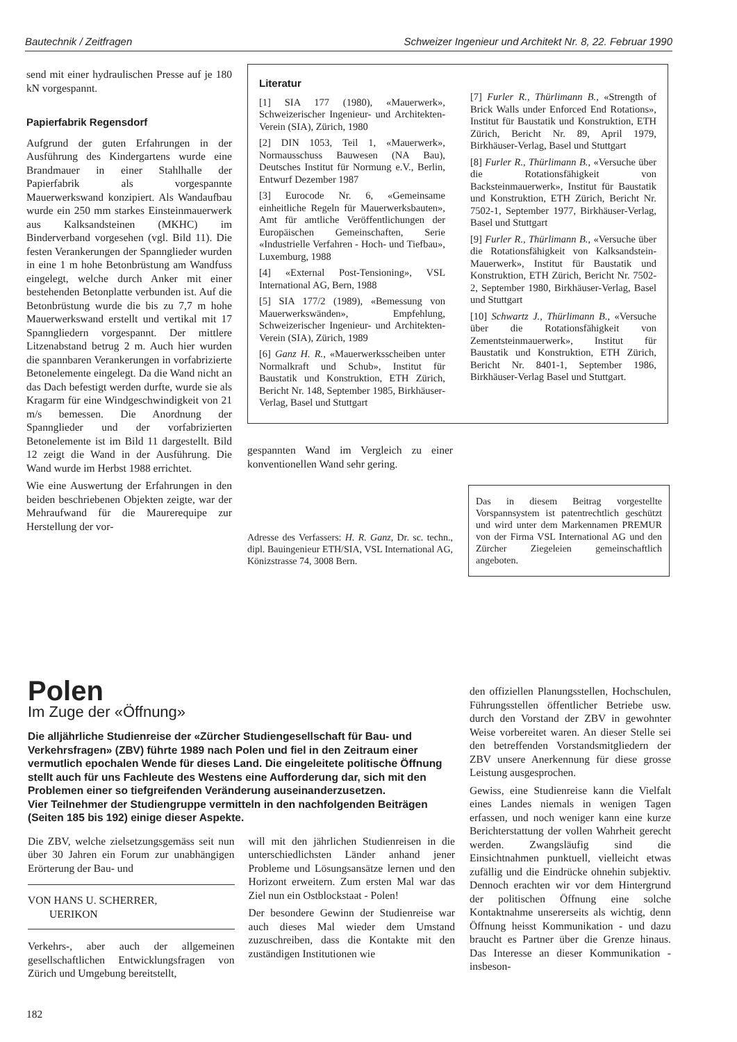Bautechnik / Zeitfragen Schweizer Ingenieur und Architekt Nr. 8, 22. Februar 1990
send mit einer hydraulischen Presse auf je 180 kN vorgespannt.
Papierfabrik Regensdorf
Aufgrund der guten Erfahrungen in der Ausführung des Kindergartens wurde eine Brandmauer in einer Stahlhalle der Papierfabrik als vorgespannte Mauerwerkswand konzipiert. Als Wandaufbau wurde ein 250 mm starkes Einsteinmauerwerk aus Kalksandsteinen (MKHC) im Binderverband vorgesehen (vgl. Bild 11). Die festen Verankerungen der Spannglieder wurden in eine 1 m hohe Betonbrüstung am Wandfuss eingelegt, welche durch Anker mit einer bestehenden Betonplatte verbunden ist. Auf die Betonbrüstung wurde die bis zu 7,7 m hohe Mauerwerkswand erstellt und vertikal mit 17 Spanngliedern vorgespannt. Der mittlere Litzenabstand betrug 2 m. Auch hier wurden die spannbaren Verankerungen in vorfabrizierte Betonelemente eingelegt. Da die Wand nicht an das Dach befestigt werden durfte, wurde sie als Kragarm für eine Windgeschwindigkeit von 21 m/s bemessen. Die Anordnung der Spannglieder und der vorfabrizierten Betonelemente ist im Bild 11 dargestellt. Bild 12 zeigt die Wand in der Ausführung. Die Wand wurde im Herbst 1988 errichtet.
Wie eine Auswertung der Erfahrungen in den beiden beschriebenen Objekten zeigte, war der Mehraufwand für die Maurerequipe zur Herstellung der vor-
Literatur
[1] SIA 177 (1980), «Mauerwerk», Schweizerischer Ingenieur- und Architekten-Verein (SIA), Zürich, 1980
[2] DIN 1053, Teil 1, «Mauerwerk», Normausschuss Bauwesen (NA Bau), Deutsches Institut für Normung e.V., Berlin, Entwurf Dezember 1987
[3] Eurocode Nr. 6, «Gemeinsame einheitliche Regeln für Mauerwerksbauten», Amt für amtliche Veröffentlichungen der Europäischen Gemeinschaften, Serie «Industrielle Verfahren - Hoch- und Tiefbau», Luxemburg, 1988
[4] «External Post-Tensioning», VSL International AG, Bern, 1988
[5] SIA 177/2 (1989), «Bemessung von Mauerwerkswänden», Empfehlung, Schweizerischer Ingenieur- und Architekten-Verein (SIA), Zürich, 1989
[6] Ganz H. R., «Mauerwerksscheiben unter Normalkraft und Schub», Institut für Baustatik und Konstruktion, ETH Zürich, Bericht Nr. 148, September 1985, Birkhäuser-Verlag, Basel und Stuttgart
[7] Furler R., Thürlimann B., «Strength of Brick Walls under Enforced End Rotations», Institut für Baustatik und Konstruktion, ETH Zürich, Bericht Nr. 89, April 1979, Birkhäuser-Verlag, Basel und Stuttgart
[8] Furler R., Thürlimann B., «Versuche über die Rotationsfähigkeit von Backsteinmauerwerk», Institut für Baustatik und Konstruktion, ETH Zürich, Bericht Nr. 7502-1, September 1977, Birkhäuser-Verlag, Basel und Stuttgart
[9] Furler R., Thürlimann B., «Versuche über die Rotationsfähigkeit von Kalksandstein-Mauerwerk», Institut für Baustatik und Konstruktion, ETH Zürich, Bericht Nr. 7502-2, September 1980, Birkhäuser-Verlag, Basel und Stuttgart
[10] Schwartz J., Thürlimann B., «Versuche über die Rotationsfähigkeit von Zementsteinmauerwerk», Institut für Baustatik und Konstruktion, ETH Zürich, Bericht Nr. 8401-1, September 1986, Birkhäuser-Verlag Basel und Stuttgart.
gespannten Wand im Vergleich zu einer konventionellen Wand sehr gering.
Adresse des Verfassers: H. R. Ganz, Dr. sc. techn., dipl. Bauingenieur ETH/SIA, VSL International AG, Könizstrasse 74, 3008 Bern.
Das in diesem Beitrag vorgestellte Vorspannsystem ist patentrechtlich geschützt und wird unter dem Markennamen PREMUR von der Firma VSL International AG und den Zürcher Ziegeleien gemeinschaftlich angeboten.
Polen
Im Zuge der «Öffnung»
Die alljährliche Studienreise der «Zürcher Studiengesellschaft für Bau- und Verkehrsfragen» (ZBV) führte 1989 nach Polen und fiel in den Zeitraum einer vermutlich epochalen Wende für dieses Land. Die eingeleitete politische Öffnung stellt auch für uns Fachleute des Westens eine Aufforderung dar, sich mit den Problemen einer so tiefgreifenden Veränderung auseinanderzusetzen.
Vier Teilnehmer der Studiengruppe vermitteln in den nachfolgenden Beiträgen (Seiten 185 bis 192) einige dieser Aspekte.
Die ZBV, welche zielsetzungsgemäss seit nun über 30 Jahren ein Forum zur unabhängigen Erörterung der Bau- und
VON HANS U. SCHERRER,
UERIKON
Verkehrs-, aber auch der allgemeinen gesellschaftlichen Entwicklungsfragen von Zürich und Umgebung bereitstellt,
will mit den jährlichen Studienreisen in die unterschiedlichsten Länder anhand jener Probleme und Lösungsansätze lernen und den Horizont erweitern. Zum ersten Mal war das Ziel nun ein Ostblockstaat - Polen!
Der besondere Gewinn der Studienreise war auch dieses Mal wieder dem Umstand zuzuschreiben, dass die Kontakte mit den zuständigen Institutionen wie
den offiziellen Planungsstellen, Hochschulen, Führungsstellen öffentlicher Betriebe usw. durch den Vorstand der ZBV in gewohnter Weise vorbereitet waren. An dieser Stelle sei den betreffenden Vorstandsmitgliedern der ZBV unsere Anerkennung für diese grosse Leistung ausgesprochen.
Gewiss, eine Studienreise kann die Vielfalt eines Landes niemals in wenigen Tagen erfassen, und noch weniger kann eine kurze Berichterstattung der vollen Wahrheit gerecht werden. Zwangsläufig sind die Einsichtnahmen punktuell, vielleicht etwas zufällig und die Eindrücke ohnehin subjektiv. Dennoch erachten wir vor dem Hintergrund der politischen Öffnung eine solche Kontaktnahme unsererseits als wichtig, denn Öffnung heisst Kommunikation - und dazu braucht es Partner über die Grenze hinaus. Das Interesse an dieser Kommunikation - insbeson-
182